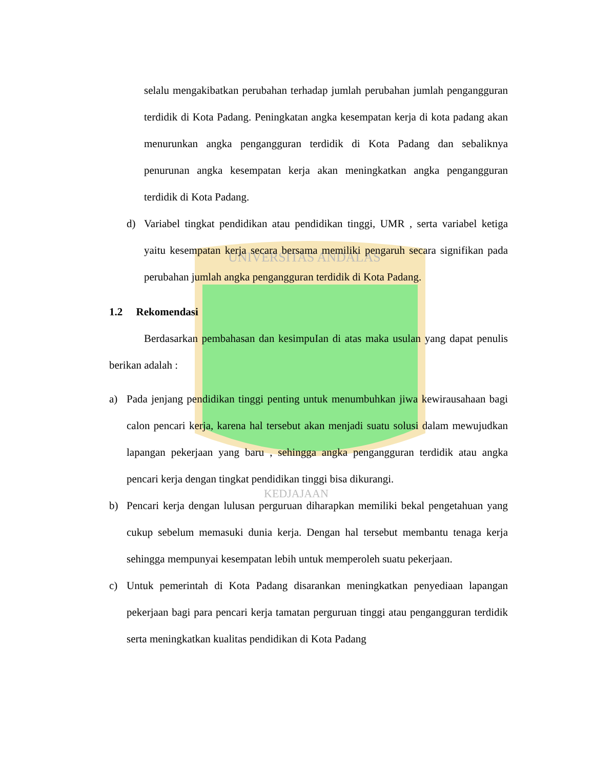UNIVERSITAS ANDALAS
KEDJAJAAN
selalu mengakibatkan perubahan terhadap jumlah perubahan jumlah pengangguran terdidik di Kota Padang. Peningkatan angka kesempatan kerja di kota padang akan menurunkan angka pengangguran terdidik di Kota Padang dan sebaliknya penurunan angka kesempatan kerja akan meningkatkan angka pengangguran terdidik di Kota Padang.
d) Variabel tingkat pendidikan atau pendidikan tinggi, UMR , serta variabel ketiga yaitu kesempatan kerja secara bersama memiliki pengaruh secara signifikan pada perubahan jumlah angka pengangguran terdidik di Kota Padang.
1.2 Rekomendasi
Berdasarkan pembahasan dan kesimpuIan di atas maka usulan yang dapat penulis berikan adalah :
a) Pada jenjang pendidikan tinggi penting untuk menumbuhkan jiwa kewirausahaan bagi calon pencari kerja, karena hal tersebut akan menjadi suatu solusi dalam mewujudkan lapangan pekerjaan yang baru , sehingga angka pengangguran terdidik atau angka pencari kerja dengan tingkat pendidikan tinggi bisa dikurangi.
b) Pencari kerja dengan lulusan perguruan diharapkan memiliki bekal pengetahuan yang cukup sebelum memasuki dunia kerja. Dengan hal tersebut membantu tenaga kerja sehingga mempunyai kesempatan lebih untuk memperoleh suatu pekerjaan.
c) Untuk pemerintah di Kota Padang disarankan meningkatkan penyediaan lapangan pekerjaan bagi para pencari kerja tamatan perguruan tinggi atau pengangguran terdidik serta meningkatkan kualitas pendidikan di Kota Padang